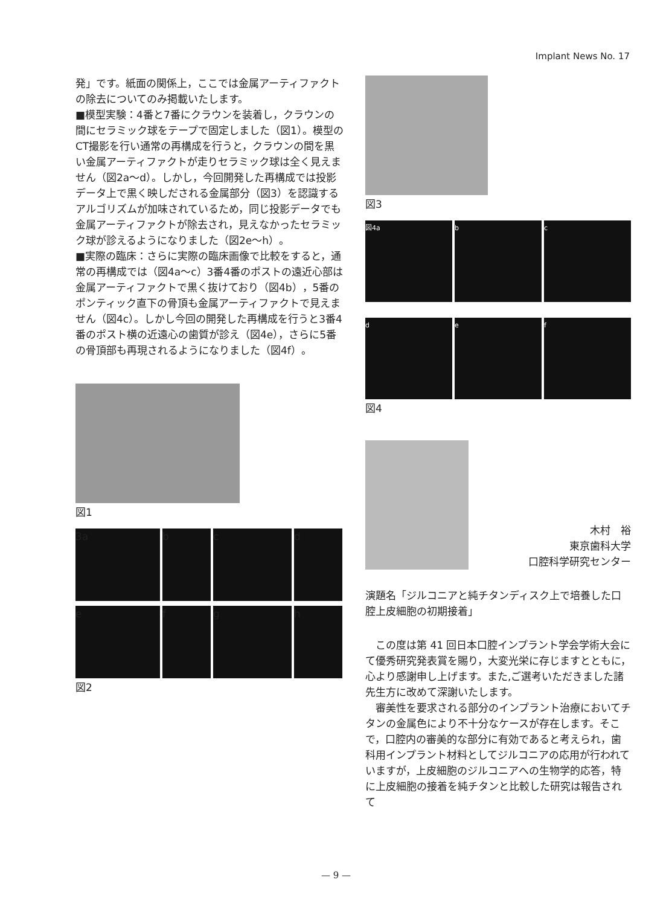Implant News No. 17
発」です。紙面の関係上，ここでは金属アーティファクトの除去についてのみ掲載いたします。
■模型実験：4番と7番にクラウンを装着し，クラウンの間にセラミック球をテープで固定しました（図1）。模型のCT撮影を行い通常の再構成を行うと，クラウンの間を黒い金属アーティファクトが走りセラミック球は全く見えません（図2a～d）。しかし，今回開発した再構成では投影データ上で黒く映しだされる金属部分（図3）を認識するアルゴリズムが加味されているため，同じ投影データでも金属アーティファクトが除去され，見えなかったセラミック球が診えるようになりました（図2e～h）。
■実際の臨床：さらに実際の臨床画像で比較をすると，通常の再構成では（図4a～c）3番4番のポストの遠近心部は金属アーティファクトで黒く抜けており（図4b），5番のポンティック直下の骨頂も金属アーティファクトで見えません（図4c）。しかし今回の開発した再構成を行うと3番4番のポスト横の近遠心の歯質が診え（図4e），さらに5番の骨頂部も再現されるようになりました（図4f）。
図1
3a
b
c
d
e
f
g
h
図2
図3
図4a
b
c
d
e
f
図4
木村　裕
東京歯科大学
口腔科学研究センター
演題名「ジルコニアと純チタンディスク上で培養した口腔上皮細胞の初期接着」
　この度は第 41 回日本口腔インプラント学会学術大会にて優秀研究発表賞を賜り，大変光栄に存じますとともに，心より感謝申し上げます。また,ご選考いただきました諸先生方に改めて深謝いたします。
　審美性を要求される部分のインプラント治療においてチタンの金属色により不十分なケースが存在します。そこで，口腔内の審美的な部分に有効であると考えられ，歯科用インプラント材料としてジルコニアの応用が行われていますが，上皮細胞のジルコニアへの生物学的応答，特に上皮細胞の接着を純チタンと比較した研究は報告されて
— 9 —